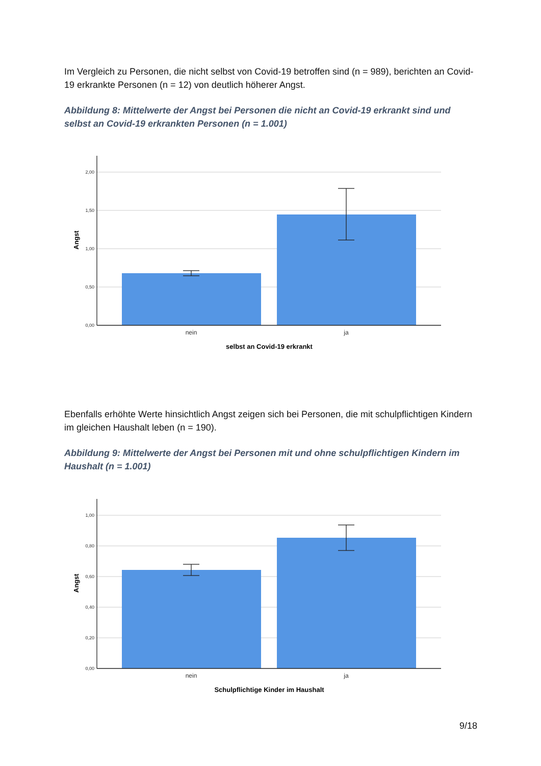Im Vergleich zu Personen, die nicht selbst von Covid-19 betroffen sind (n = 989), berichten an Covid-19 erkrankte Personen (n = 12) von deutlich höherer Angst.
Abbildung 8: Mittelwerte der Angst bei Personen die nicht an Covid-19 erkrankt sind und selbst an Covid-19 erkrankten Personen (n = 1.001)
2,00
1,50
1,00
0,50
0,00
nein
ja
selbst an Covid-19 erkrankt
Angst
Ebenfalls erhöhte Werte hinsichtlich Angst zeigen sich bei Personen, die mit schulpflichtigen Kindern im gleichen Haushalt leben (n = 190).
Abbildung 9: Mittelwerte der Angst bei Personen mit und ohne schulpflichtigen Kindern im Haushalt (n = 1.001)
1,00
0,80
0,60
0,40
0,20
0,00
nein
ja
Schulpflichtige Kinder im Haushalt
Angst
9/18